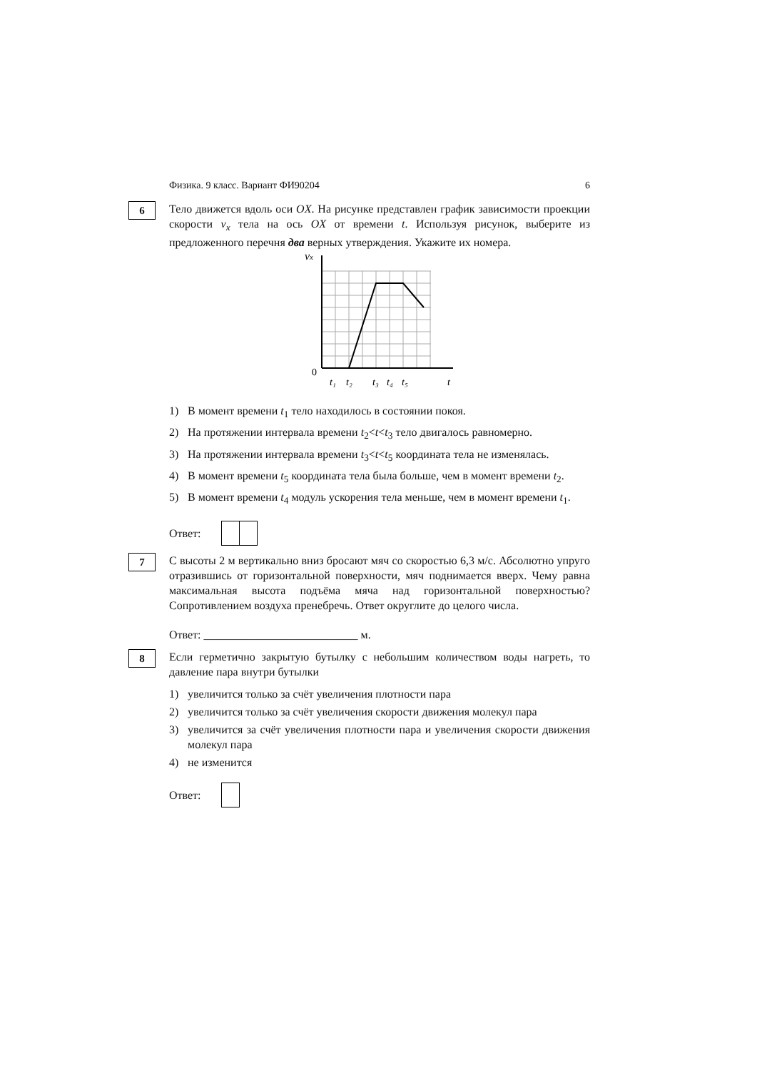Физика. 9 класс. Вариант ФИ90204 6
6
Тело движется вдоль оси OX. На рисунке представлен график зависимости проекции скорости v<sub>x</sub> тела на ось OX от времени t. Используя рисунок, выберите из предложенного перечня два верных утверждения. Укажите их номера.
vx
0
t₁
t₂
t₃
t₄
t₅
t
1) В момент времени t<sub>1</sub> тело находилось в состоянии покоя.
2) На протяжении интервала времени t<sub>2</sub><t<t<sub>3</sub> тело двигалось равномерно.
3) На протяжении интервала времени t<sub>3</sub><t<t<sub>5</sub> координата тела не изменялась.
4) В момент времени t<sub>5</sub> координата тела была больше, чем в момент времени t<sub>2</sub>.
5) В момент времени t<sub>4</sub> модуль ускорения тела меньше, чем в момент времени t<sub>1</sub>.
Ответ:
7
С высоты 2 м вертикально вниз бросают мяч со скоростью 6,3 м/с. Абсолютно упруго отразившись от горизонтальной поверхности, мяч поднимается вверх. Чему равна максимальная высота подъёма мяча над горизонтальной поверхностью? Сопротивлением воздуха пренебречь. Ответ округлите до целого числа.
Ответ: ___________________________ м.
8
Если герметично закрытую бутылку с небольшим количеством воды нагреть, то давление пара внутри бутылки
1) увеличится только за счёт увеличения плотности пара
2) увеличится только за счёт увеличения скорости движения молекул пара
3) увеличится за счёт увеличения плотности пара и увеличения скорости движения молекул пара
4) не изменится
Ответ: